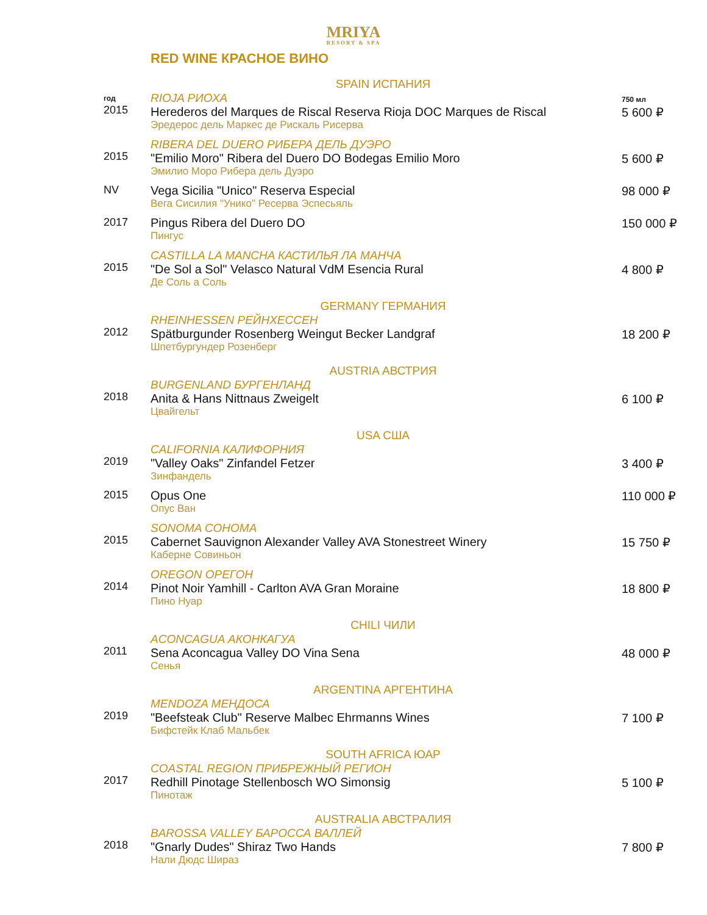MRIYA
RESORT & SPA
RED WINE КРАСНОЕ ВИНО
| | SPAIN ИСПАНИЯ | |
| год 2015 | RIOJA РИОХА Herederos del Marques de Riscal Reserva Rioja DOC Marques de Riscal Эредерос дель Маркес де Рискаль Рисерва | 750 мл 5 600 ₽ |
| 2015 | RIBERA DEL DUERO РИБЕРА ДЕЛЬ ДУЭРО "Emilio Moro" Ribera del Duero DO Bodegas Emilio Moro Эмилио Моро Рибера дель Дуэро | 5 600 ₽ |
| NV | Vega Sicilia "Unico" Reserva Especial Вега Сисилия "Унико" Ресерва Эспесьяль | 98 000 ₽ |
| 2017 | Pingus Ribera del Duero DO Пингус | 150 000 ₽ |
| 2015 | CASTILLA LA MANCHA КАСТИЛЬЯ ЛА МАНЧА "De Sol a Sol" Velasco Natural VdM Esencia Rural Де Соль а Соль | 4 800 ₽ |
| | GERMANY ГЕРМАНИЯ | |
| 2012 | RHEINHESSEN РЕЙНХЕССЕН Spätburgunder Rosenberg Weingut Becker Landgraf Шпетбургундер Розенберг | 18 200 ₽ |
| | AUSTRIA АВСТРИЯ | |
| 2018 | BURGENLAND БУРГЕНЛАНД Anita & Hans Nittnaus Zweigelt Цвайгельт | 6 100 ₽ |
| | USA США | |
| 2019 | CALIFORNIA КАЛИФОРНИЯ "Valley Oaks" Zinfandel Fetzer Зинфандель | 3 400 ₽ |
| 2015 | Opus One Опус Ван | 110 000 ₽ |
| 2015 | SONOMA СОНОМА Cabernet Sauvignon Alexander Valley AVA Stonestreet Winery Каберне Совиньон | 15 750 ₽ |
| 2014 | OREGON ОРЕГОН Pinot Noir Yamhill - Carlton AVA Gran Moraine Пино Нуар | 18 800 ₽ |
| | CHILI ЧИЛИ | |
| 2011 | ACONCAGUA АКОНКАГУА Sena Aconcagua Valley DO Vina Sena Сенья | 48 000 ₽ |
| | ARGENTINA АРГЕНТИНА | |
| 2019 | MENDOZA МЕНДОСА "Beefsteak Club" Reserve Malbec Ehrmanns Wines Бифстейк Клаб Мальбек | 7 100 ₽ |
| | SOUTH AFRICA ЮАР | |
| 2017 | COASTAL REGION ПРИБРЕЖНЫЙ РЕГИОН Redhill Pinotage Stellenbosch WO Simonsig Пинотаж | 5 100 ₽ |
| | AUSTRALIA АВСТРАЛИЯ | |
| 2018 | BAROSSA VALLEY БАРОССА ВАЛЛЕЙ "Gnarly Dudes" Shiraz Two Hands Нали Дюдс Шираз | 7 800 ₽ |